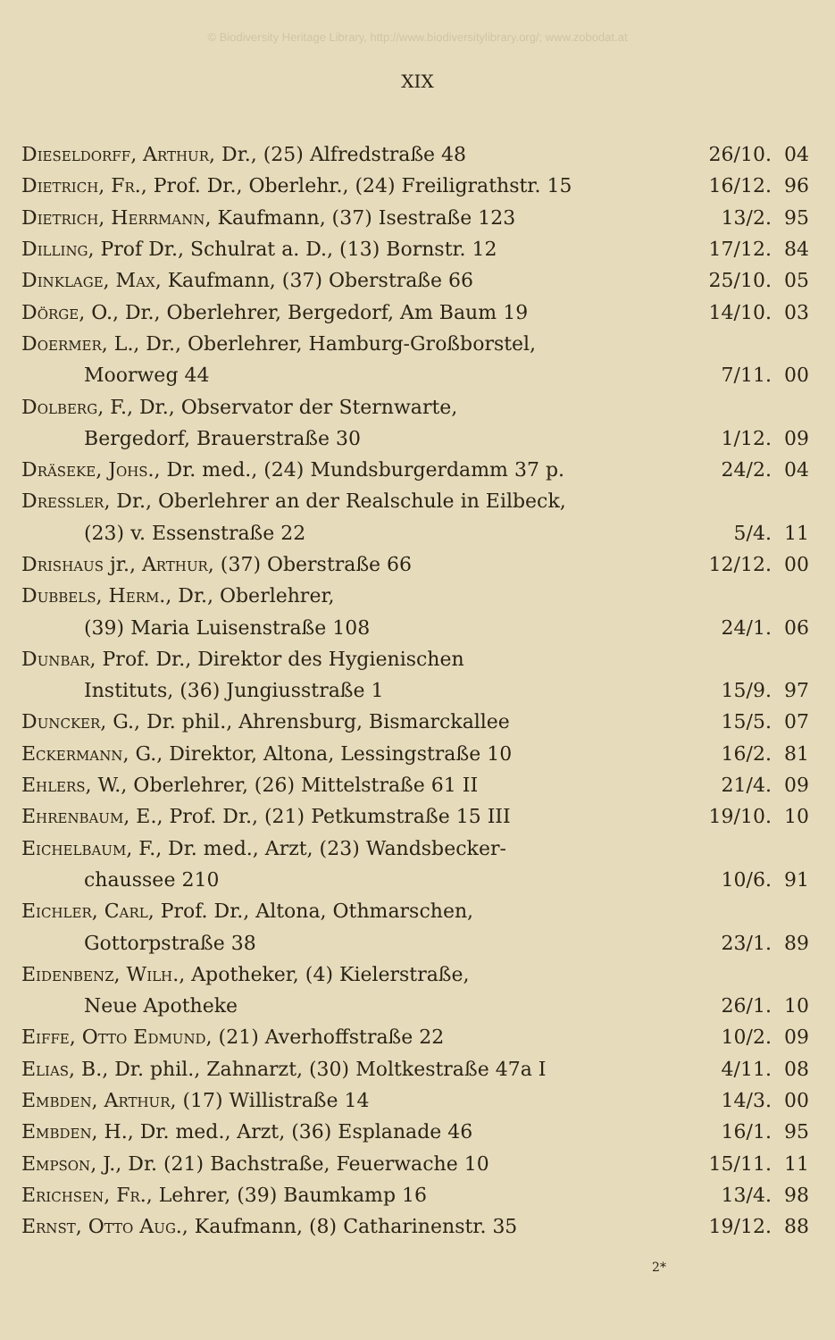© Biodiversity Heritage Library, http://www.biodiversitylibrary.org/; www.zobodat.at
XIX
| Dieseldorff, Arthur, Dr., (25) Alfredstraße 48 | 26/10. | 04 |
| Dietrich, Fr., Prof. Dr., Oberlehr., (24) Freiligrathstr. 15 | 16/12. | 96 |
| Dietrich, Herrmann, Kaufmann, (37) Isestraße 123 | 13/2. | 95 |
| Dilling, Prof Dr., Schulrat a. D., (13) Bornstr. 12 | 17/12. | 84 |
| Dinklage, Max, Kaufmann, (37) Oberstraße 66 | 25/10. | 05 |
| Dörge, O., Dr., Oberlehrer, Bergedorf, Am Baum 19 | 14/10. | 03 |
| Doermer, L., Dr., Oberlehrer, Hamburg-Großborstel, | | |
| Moorweg 44 | 7/11. | 00 |
| Dolberg, F., Dr., Observator der Sternwarte, | | |
| Bergedorf, Brauerstraße 30 | 1/12. | 09 |
| Dräseke, Johs., Dr. med., (24) Mundsburgerdamm 37 p. | 24/2. | 04 |
| Dressler, Dr., Oberlehrer an der Realschule in Eilbeck, | | |
| (23) v. Essenstraße 22 | 5/4. | 11 |
| Drishaus jr., Arthur, (37) Oberstraße 66 | 12/12. | 00 |
| Dubbels, Herm., Dr., Oberlehrer, | | |
| (39) Maria Luisenstraße 108 | 24/1. | 06 |
| Dunbar, Prof. Dr., Direktor des Hygienischen | | |
| Instituts, (36) Jungiusstraße 1 | 15/9. | 97 |
| Duncker, G., Dr. phil., Ahrensburg, Bismarckallee | 15/5. | 07 |
| Eckermann, G., Direktor, Altona, Lessingstraße 10 | 16/2. | 81 |
| Ehlers, W., Oberlehrer, (26) Mittelstraße 61 II | 21/4. | 09 |
| Ehrenbaum, E., Prof. Dr., (21) Petkumstraße 15 III | 19/10. | 10 |
| Eichelbaum, F., Dr. med., Arzt, (23) Wandsbecker- | | |
| chaussee 210 | 10/6. | 91 |
| Eichler, Carl, Prof. Dr., Altona, Othmarschen, | | |
| Gottorpstraße 38 | 23/1. | 89 |
| Eidenbenz, Wilh., Apotheker, (4) Kielerstraße, | | |
| Neue Apotheke | 26/1. | 10 |
| Eiffe, Otto Edmund, (21) Averhoffstraße 22 | 10/2. | 09 |
| Elias, B., Dr. phil., Zahnarzt, (30) Moltkestraße 47a I | 4/11. | 08 |
| Embden, Arthur, (17) Willistraße 14 | 14/3. | 00 |
| Embden, H., Dr. med., Arzt, (36) Esplanade 46 | 16/1. | 95 |
| Empson, J., Dr. (21) Bachstraße, Feuerwache 10 | 15/11. | 11 |
| Erichsen, Fr., Lehrer, (39) Baumkamp 16 | 13/4. | 98 |
| Ernst, Otto Aug., Kaufmann, (8) Catharinenstr. 35 | 19/12. | 88 |
2*